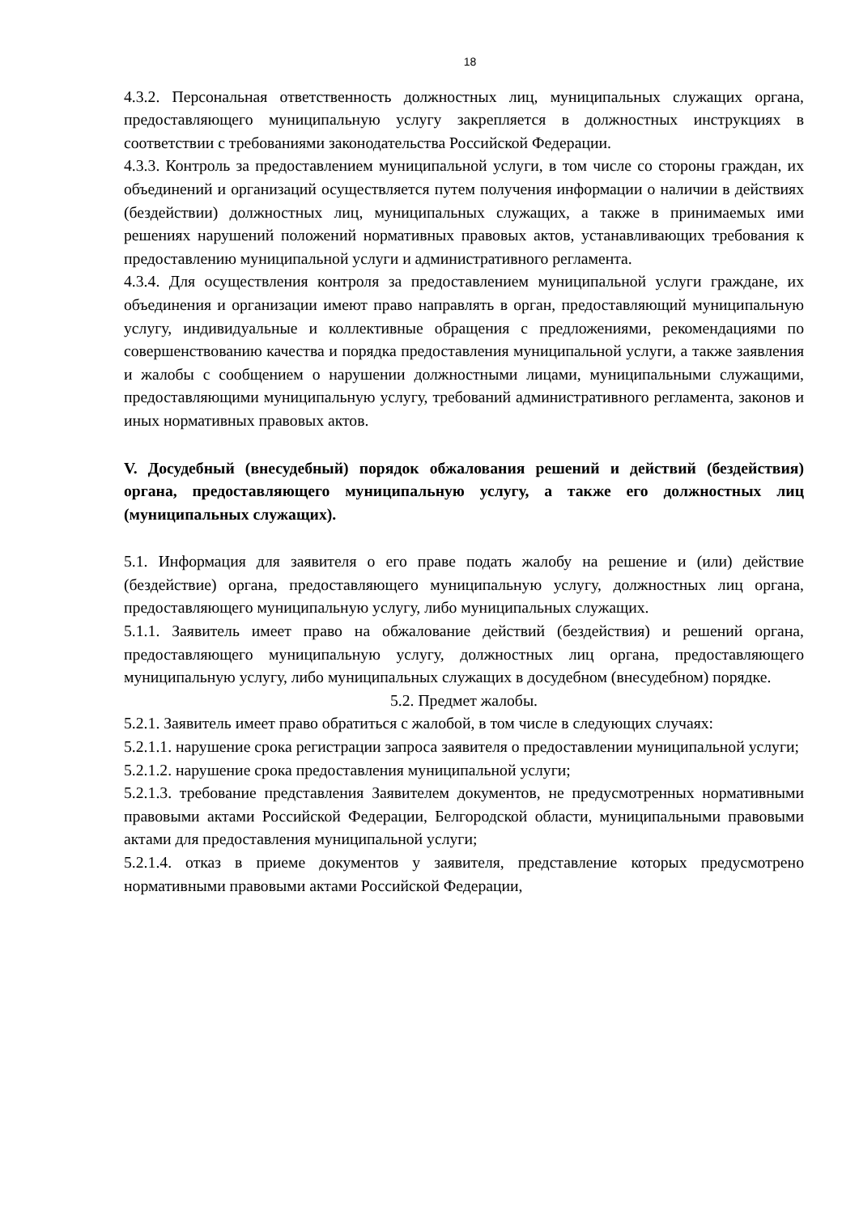18
4.3.2. Персональная ответственность должностных лиц, муниципальных служащих органа, предоставляющего муниципальную услугу закрепляется в должностных инструкциях в соответствии с требованиями законодательства Российской Федерации.
4.3.3. Контроль за предоставлением муниципальной услуги, в том числе со стороны граждан, их объединений и организаций осуществляется путем получения информации о наличии в действиях (бездействии) должностных лиц, муниципальных служащих, а также в принимаемых ими решениях нарушений положений нормативных правовых актов, устанавливающих требования к предоставлению муниципальной услуги и административного регламента.
4.3.4. Для осуществления контроля за предоставлением муниципальной услуги граждане, их объединения и организации имеют право направлять в орган, предоставляющий муниципальную услугу, индивидуальные и коллективные обращения с предложениями, рекомендациями по совершенствованию качества и порядка предоставления муниципальной услуги, а также заявления и жалобы с сообщением о нарушении должностными лицами, муниципальными служащими, предоставляющими муниципальную услугу, требований административного регламента, законов и иных нормативных правовых актов.
V. Досудебный (внесудебный) порядок обжалования решений и действий (бездействия) органа, предоставляющего муниципальную услугу, а также его должностных лиц (муниципальных служащих).
5.1. Информация для заявителя о его праве подать жалобу на решение и (или) действие (бездействие) органа, предоставляющего муниципальную услугу, должностных лиц органа, предоставляющего муниципальную услугу, либо муниципальных служащих.
5.1.1. Заявитель имеет право на обжалование действий (бездействия) и решений органа, предоставляющего муниципальную услугу, должностных лиц органа, предоставляющего муниципальную услугу, либо муниципальных служащих в досудебном (внесудебном) порядке.
5.2. Предмет жалобы.
5.2.1. Заявитель имеет право обратиться с жалобой, в том числе в следующих случаях:
5.2.1.1. нарушение срока регистрации запроса заявителя о предоставлении муниципальной услуги;
5.2.1.2. нарушение срока предоставления муниципальной услуги;
5.2.1.3. требование представления Заявителем документов, не предусмотренных нормативными правовыми актами Российской Федерации, Белгородской области, муниципальными правовыми актами для предоставления муниципальной услуги;
5.2.1.4. отказ в приеме документов у заявителя, представление которых предусмотрено нормативными правовыми актами Российской Федерации,